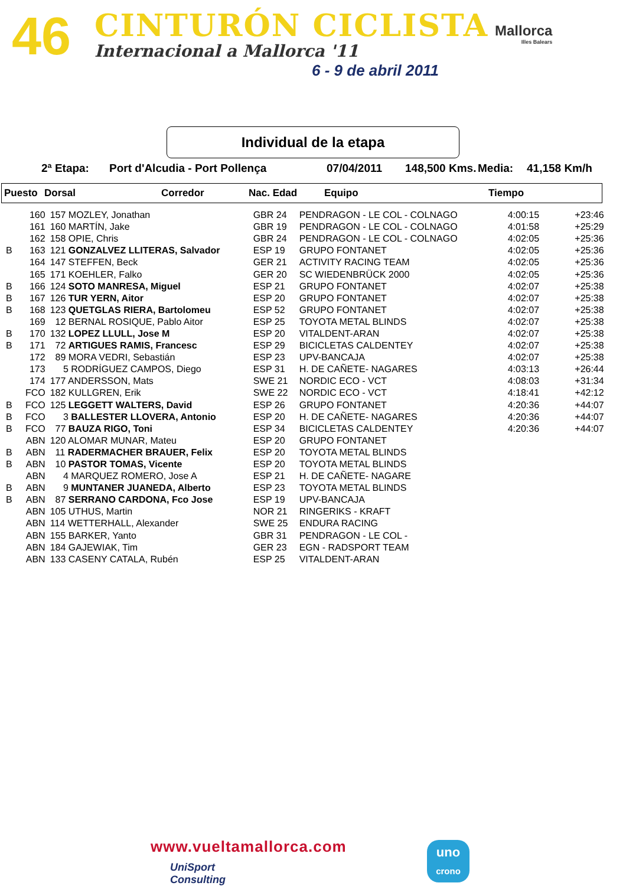46 CINTURÓN CICLISTA
Internacional a Mallorca '11
6 - 9 de abril 2011
Mallorca
Illes Balears
Individual de la etapa
2ª Etapa: Port d'Alcudia - Port Pollença 07/04/2011 148,500 Kms. Media: 41,158 Km/h
| Puesto | Dorsal | Corredor | Nac. Edad | Equipo | Tiempo |
| | 160 | 157 MOZLEY, Jonathan | GBR 24 | PENDRAGON - LE COL - COLNAGO | 4:00:15 | +23:46 |
| | 161 | 160 MARTÍN, Jake | GBR 19 | PENDRAGON - LE COL - COLNAGO | 4:01:58 | +25:29 |
| | 162 | 158 OPIE, Chris | GBR 24 | PENDRAGON - LE COL - COLNAGO | 4:02:05 | +25:36 |
| B | 163 | 121 GONZALVEZ LLITERAS, Salvador | ESP 19 | GRUPO FONTANET | 4:02:05 | +25:36 |
| | 164 | 147 STEFFEN, Beck | GER 21 | ACTIVITY RACING TEAM | 4:02:05 | +25:36 |
| | 165 | 171 KOEHLER, Falko | GER 20 | SC WIEDENBRÜCK 2000 | 4:02:05 | +25:36 |
| B | 166 | 124 SOTO MANRESA, Miguel | ESP 21 | GRUPO FONTANET | 4:02:07 | +25:38 |
| B | 167 | 126 TUR YERN, Aitor | ESP 20 | GRUPO FONTANET | 4:02:07 | +25:38 |
| B | 168 | 123 QUETGLAS RIERA, Bartolomeu | ESP 52 | GRUPO FONTANET | 4:02:07 | +25:38 |
| | 169 | 12 BERNAL ROSIQUE, Pablo Aitor | ESP 25 | TOYOTA METAL BLINDS | 4:02:07 | +25:38 |
| B | 170 | 132 LOPEZ LLULL, Jose M | ESP 20 | VITALDENT-ARAN | 4:02:07 | +25:38 |
| B | 171 | 72 ARTIGUES RAMIS, Francesc | ESP 29 | BICICLETAS CALDENTEY | 4:02:07 | +25:38 |
| | 172 | 89 MORA VEDRI, Sebastián | ESP 23 | UPV-BANCAJA | 4:02:07 | +25:38 |
| | 173 | 5 RODRÍGUEZ CAMPOS, Diego | ESP 31 | H. DE CAÑETE- NAGARES | 4:03:13 | +26:44 |
| | 174 | 177 ANDERSSON, Mats | SWE 21 | NORDIC ECO - VCT | 4:08:03 | +31:34 |
| | FCO | 182 KULLGREN, Erik | SWE 22 | NORDIC ECO - VCT | 4:18:41 | +42:12 |
| B | FCO | 125 LEGGETT WALTERS, David | ESP 26 | GRUPO FONTANET | 4:20:36 | +44:07 |
| B | FCO | 3 BALLESTER LLOVERA, Antonio | ESP 20 | H. DE CAÑETE- NAGARES | 4:20:36 | +44:07 |
| B | FCO | 77 BAUZA RIGO, Toni | ESP 34 | BICICLETAS CALDENTEY | 4:20:36 | +44:07 |
| | ABN | 120 ALOMAR MUNAR, Mateu | ESP 20 | GRUPO FONTANET | | |
| B | ABN | 11 RADERMACHER BRAUER, Felix | ESP 20 | TOYOTA METAL BLINDS | | |
| B | ABN | 10 PASTOR TOMAS, Vicente | ESP 20 | TOYOTA METAL BLINDS | | |
| | ABN | 4 MARQUEZ ROMERO, Jose A | ESP 21 | H. DE CAÑETE- NAGARE | | |
| B | ABN | 9 MUNTANER JUANEDA, Alberto | ESP 23 | TOYOTA METAL BLINDS | | |
| B | ABN | 87 SERRANO CARDONA, Fco Jose | ESP 19 | UPV-BANCAJA | | |
| | ABN | 105 UTHUS, Martin | NOR 21 | RINGERIKS - KRAFT | | |
| | ABN | 114 WETTERHALL, Alexander | SWE 25 | ENDURA RACING | | |
| | ABN | 155 BARKER, Yanto | GBR 31 | PENDRAGON - LE COL - | | |
| | ABN | 184 GAJEWIAK, Tim | GER 23 | EGN - RADSPORT TEAM | | |
| | ABN | 133 CASENY CATALA, Rubén | ESP 25 | VITALDENT-ARAN | | |
www.vueltamallorca.com
UniSport
Consulting
uno
crono